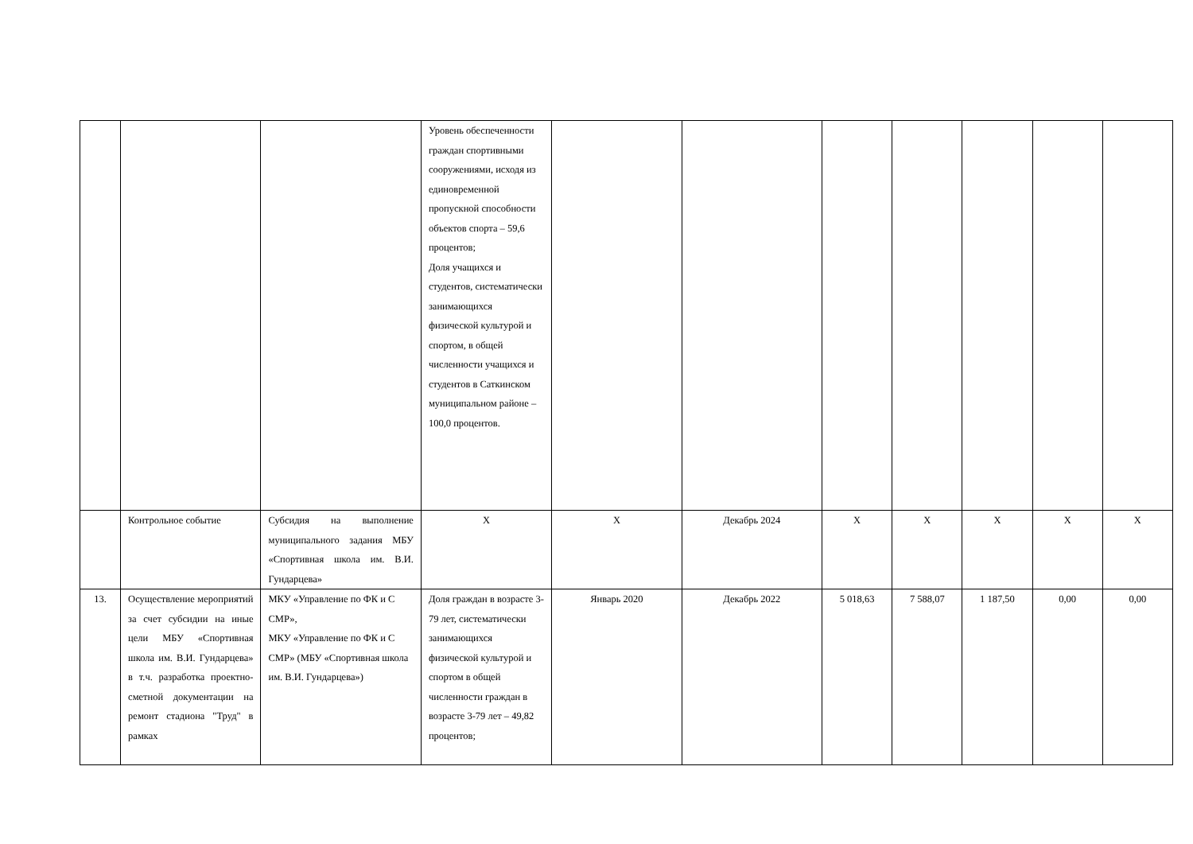| | | | Уровень обеспеченности граждан спортивными сооружениями, исходя из единовременной пропускной способности объектов спорта – 59,6 процентов; Доля учащихся и студентов, систематически занимающихся физической культурой и спортом, в общей численности учащихся и студентов в Саткинском муниципальном районе – 100,0 процентов. | | | | | | | |
| | Контрольное событие | Субсидия на выполнение муниципального задания МБУ «Спортивная школа им. В.И. Гундарцева» | X | X | Декабрь 2024 | X | X | X | X | X |
| 13. | Осуществление мероприятий за счет субсидии на иные цели МБУ «Спортивная школа им. В.И. Гундарцева» в т.ч. разработка проектно-сметной документации на ремонт стадиона "Труд" в рамках | МКУ «Управление по ФК и С СМР», МКУ «Управление по ФК и С СМР» (МБУ «Спортивная школа им. В.И. Гундарцева») | Доля граждан в возрасте 3-79 лет, систематически занимающихся физической культурой и спортом в общей численности граждан в возрасте 3-79 лет – 49,82 процентов; | Январь 2020 | Декабрь 2022 | 5 018,63 | 7 588,07 | 1 187,50 | 0,00 | 0,00 |